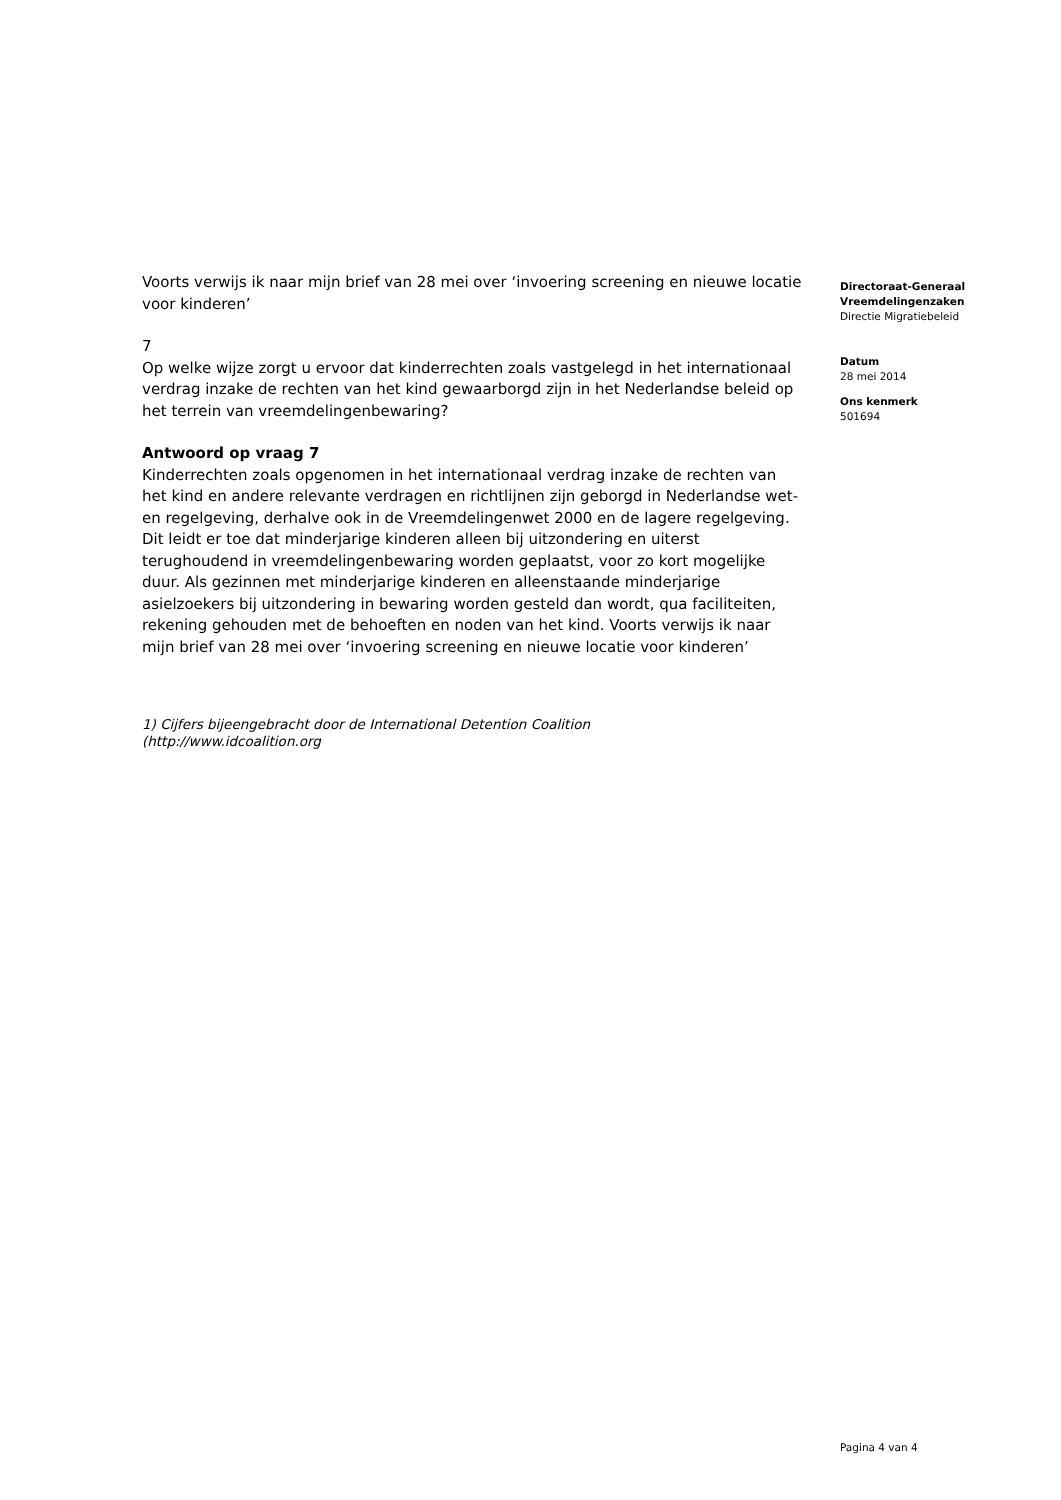Voorts verwijs ik naar mijn brief van 28 mei over ‘invoering screening en nieuwe locatie voor kinderen’
7
Op welke wijze zorgt u ervoor dat kinderrechten zoals vastgelegd in het internationaal verdrag inzake de rechten van het kind gewaarborgd zijn in het Nederlandse beleid op het terrein van vreemdelingenbewaring?
Antwoord op vraag 7
Kinderrechten zoals opgenomen in het internationaal verdrag inzake de rechten van het kind en andere relevante verdragen en richtlijnen zijn geborgd in Nederlandse wet- en regelgeving, derhalve ook in de Vreemdelingenwet 2000 en de lagere regelgeving. Dit leidt er toe dat minderjarige kinderen alleen bij uitzondering en uiterst terughoudend in vreemdelingenbewaring worden geplaatst, voor zo kort mogelijke duur. Als gezinnen met minderjarige kinderen en alleenstaande minderjarige asielzoekers bij uitzondering in bewaring worden gesteld dan wordt, qua faciliteiten, rekening gehouden met de behoeften en noden van het kind. Voorts verwijs ik naar mijn brief van 28 mei over ‘invoering screening en nieuwe locatie voor kinderen’
1) Cijfers bijeengebracht door de International Detention Coalition
(http://www.idcoalition.org
Directoraat-Generaal
Vreemdelingenzaken
Directie Migratiebeleid
Datum
28 mei 2014
Ons kenmerk
501694
Pagina 4 van 4